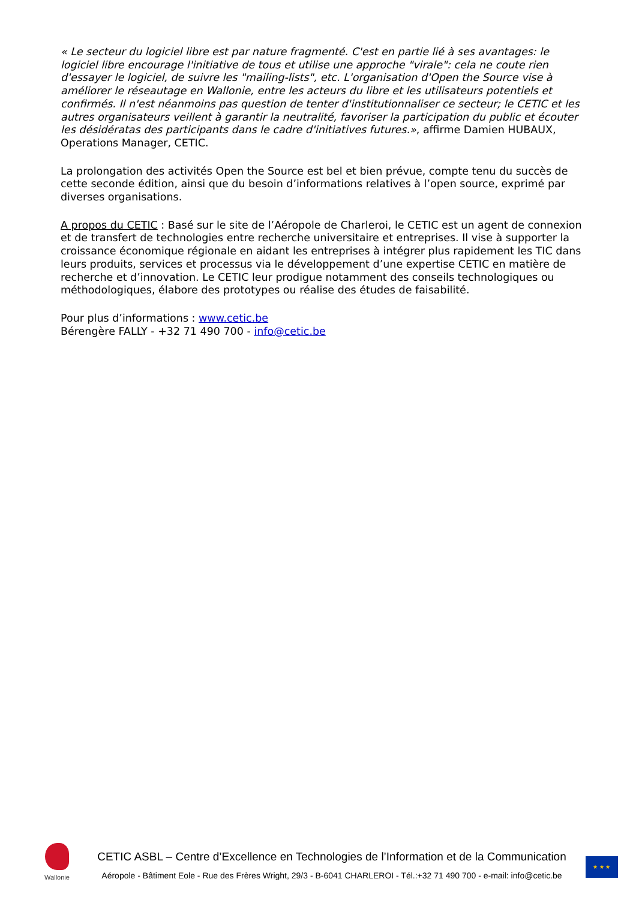« Le secteur du logiciel libre est par nature fragmenté. C'est en partie lié à ses avantages: le logiciel libre encourage l'initiative de tous et utilise une approche "virale": cela ne coute rien d'essayer le logiciel, de suivre les "mailing-lists", etc. L'organisation d'Open the Source vise à améliorer le réseautage en Wallonie, entre les acteurs du libre et les utilisateurs potentiels et confirmés. Il n'est néanmoins pas question de tenter d'institutionnaliser ce secteur; le CETIC et les autres organisateurs veillent à garantir la neutralité, favoriser la participation du public et écouter les désidératas des participants dans le cadre d'initiatives futures.», affirme Damien HUBAUX, Operations Manager, CETIC.
La prolongation des activités Open the Source est bel et bien prévue, compte tenu du succès de cette seconde édition, ainsi que du besoin d’informations relatives à l’open source, exprimé par diverses organisations.
A propos du CETIC : Basé sur le site de l’Aéropole de Charleroi, le CETIC est un agent de connexion et de transfert de technologies entre recherche universitaire et entreprises. Il vise à supporter la croissance économique régionale en aidant les entreprises à intégrer plus rapidement les TIC dans leurs produits, services et processus via le développement d’une expertise CETIC en matière de recherche et d’innovation. Le CETIC leur prodigue notamment des conseils technologiques ou méthodologiques, élabore des prototypes ou réalise des études de faisabilité.
Pour plus d’informations : www.cetic.be
Bérengère FALLY - +32 71 490 700 - info@cetic.be
Wallonie
CETIC ASBL – Centre d’Excellence en Technologies de l’Information et de la Communication
Aéropole - Bâtiment Eole - Rue des Frères Wright, 29/3 - B-6041 CHARLEROI - Tél.:+32 71 490 700 - e-mail: info@cetic.be
★ ★ ★